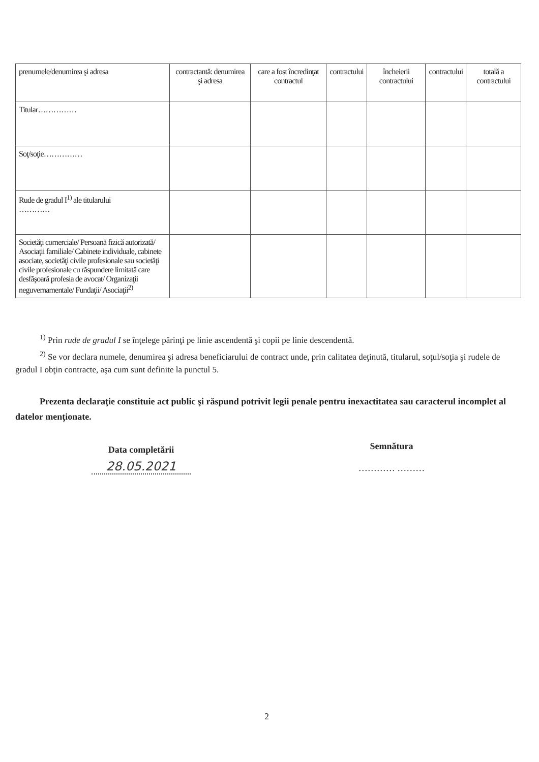| prenumele/denumirea şi adresa | contractantă: denumirea şi adresa | care a fost încredinţat contractul | contractului | încheierii contractului | contractului | totală a contractului |
| Titular…………… | | | | | | |
| Soţ/soţie…………… | | | | | | |
| Rude de gradul I<sup>1)</sup> ale titularului ………… | | | | | | |
| Societăţi comerciale/ Persoană fizică autorizată/ Asociaţii familiale/ Cabinete individuale, cabinete asociate, societăţi civile profesionale sau societăţi civile profesionale cu răspundere limitată care desfăşoară profesia de avocat/ Organizaţii neguvernamentale/ Fundaţii/ Asociaţii<sup>2)</sup> | | | | | | |
<sup>1)</sup> Prin rude de gradul I se înţelege părinţi pe linie ascendentă şi copii pe linie descendentă.
<sup>2)</sup> Se vor declara numele, denumirea şi adresa beneficiarului de contract unde, prin calitatea deţinută, titularul, soţul/soţia şi rudele de gradul I obţin contracte, aşa cum sunt definite la punctul 5.
Prezenta declaraţie constituie act public şi răspund potrivit legii penale pentru inexactitatea sau caracterul incomplet al datelor menţionate.
Data completării
28.05.2021
Semnătura
………… ………
2